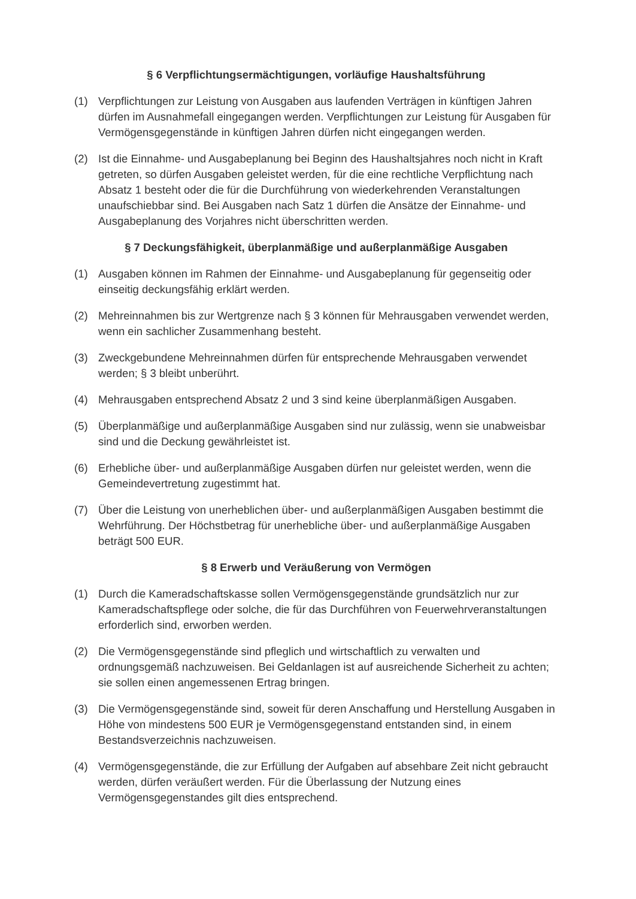§ 6 Verpflichtungsermächtigungen, vorläufige Haushaltsführung
(1) Verpflichtungen zur Leistung von Ausgaben aus laufenden Verträgen in künftigen Jahren dürfen im Ausnahmefall eingegangen werden. Verpflichtungen zur Leistung für Ausgaben für Vermögensgegenstände in künftigen Jahren dürfen nicht eingegangen werden.
(2) Ist die Einnahme- und Ausgabeplanung bei Beginn des Haushaltsjahres noch nicht in Kraft getreten, so dürfen Ausgaben geleistet werden, für die eine rechtliche Verpflichtung nach Absatz 1 besteht oder die für die Durchführung von wiederkehrenden Veranstaltungen unaufschiebbar sind. Bei Ausgaben nach Satz 1 dürfen die Ansätze der Einnahme- und Ausgabeplanung des Vorjahres nicht überschritten werden.
§ 7 Deckungsfähigkeit, überplanmäßige und außerplanmäßige Ausgaben
(1) Ausgaben können im Rahmen der Einnahme- und Ausgabeplanung für gegenseitig oder einseitig deckungsfähig erklärt werden.
(2) Mehreinnahmen bis zur Wertgrenze nach § 3 können für Mehrausgaben verwendet werden, wenn ein sachlicher Zusammenhang besteht.
(3) Zweckgebundene Mehreinnahmen dürfen für entsprechende Mehrausgaben verwendet werden; § 3 bleibt unberührt.
(4) Mehrausgaben entsprechend Absatz 2 und 3 sind keine überplanmäßigen Ausgaben.
(5) Überplanmäßige und außerplanmäßige Ausgaben sind nur zulässig, wenn sie unabweisbar sind und die Deckung gewährleistet ist.
(6) Erhebliche über- und außerplanmäßige Ausgaben dürfen nur geleistet werden, wenn die Gemeindevertretung zugestimmt hat.
(7) Über die Leistung von unerheblichen über- und außerplanmäßigen Ausgaben bestimmt die Wehrführung. Der Höchstbetrag für unerhebliche über- und außerplanmäßige Ausgaben beträgt 500 EUR.
§ 8 Erwerb und Veräußerung von Vermögen
(1) Durch die Kameradschaftskasse sollen Vermögensgegenstände grundsätzlich nur zur Kameradschaftspflege oder solche, die für das Durchführen von Feuerwehrveranstaltungen erforderlich sind, erworben werden.
(2) Die Vermögensgegenstände sind pfleglich und wirtschaftlich zu verwalten und ordnungsgemäß nachzuweisen. Bei Geldanlagen ist auf ausreichende Sicherheit zu achten; sie sollen einen angemessenen Ertrag bringen.
(3) Die Vermögensgegenstände sind, soweit für deren Anschaffung und Herstellung Ausgaben in Höhe von mindestens 500 EUR je Vermögensgegenstand entstanden sind, in einem Bestandsverzeichnis nachzuweisen.
(4) Vermögensgegenstände, die zur Erfüllung der Aufgaben auf absehbare Zeit nicht gebraucht werden, dürfen veräußert werden. Für die Überlassung der Nutzung eines Vermögensgegenstandes gilt dies entsprechend.